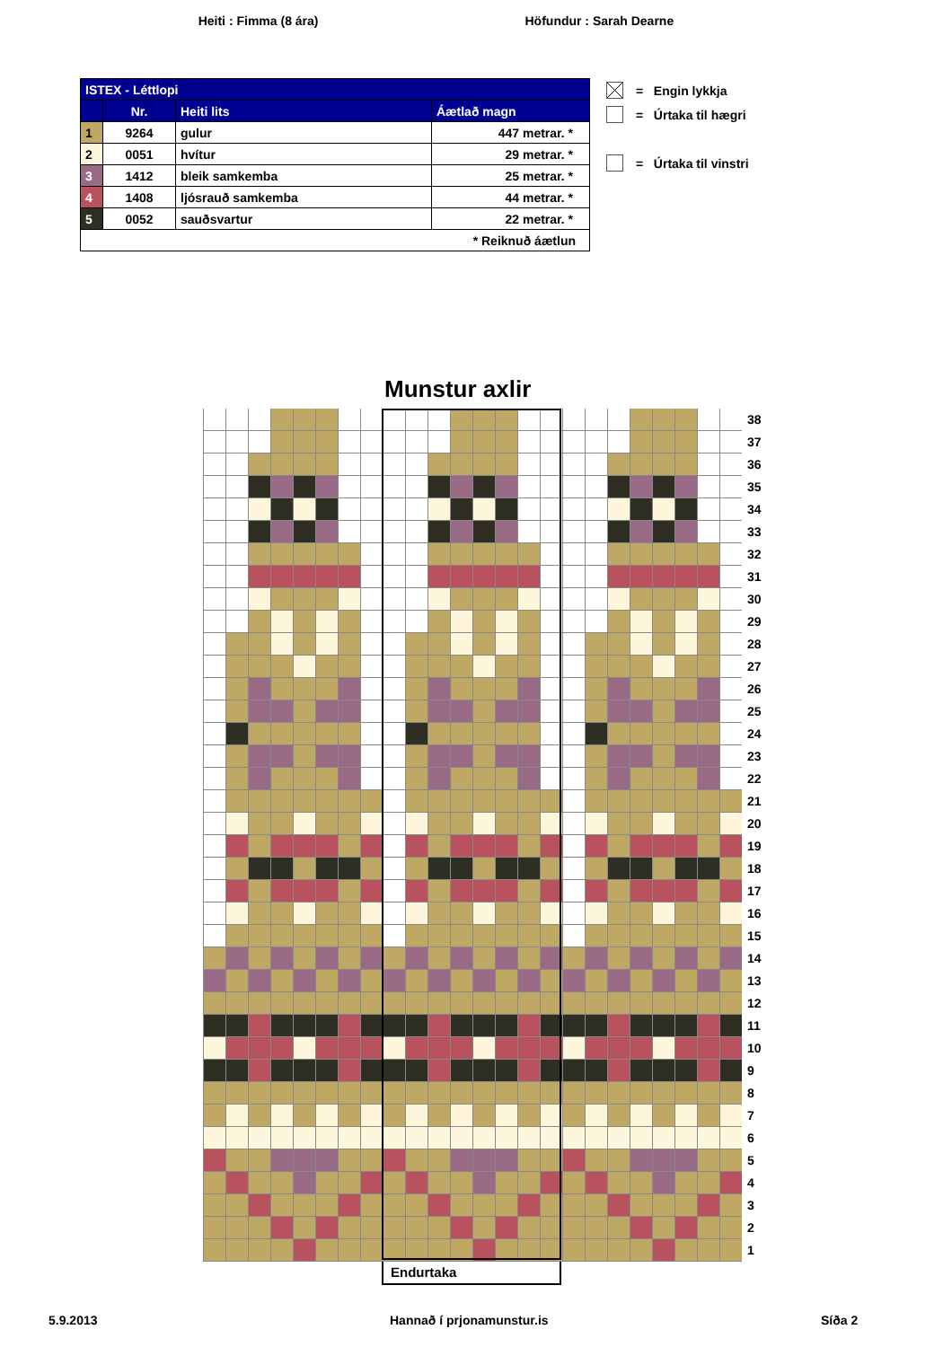Heiti : Fimma (8 ára) Höfundur : Sarah Dearne
| ISTEX - Léttlopi | | | |
| | Nr. | Heiti lits | Áætlað magn |
| 1 | 9264 | gulur | 447 metrar. * |
| 2 | 0051 | hvítur | 29 metrar. * |
| 3 | 1412 | bleik samkemba | 25 metrar. * |
| 4 | 1408 | ljósrauð samkemba | 44 metrar. * |
| 5 | 0052 | sauðsvartur | 22 metrar. * |
| * Reikn­uð áætlun | | | |
= Engin lykkja
= Úrtaka til hægri
= Úrtaka til vinstri
Munstur axlir
38
37
36
35
34
33
32
31
30
29
28
27
26
25
24
23
22
21
20
19
18
17
16
15
14
13
12
11
10
9
8
7
6
5
4
3
2
1
Endurtaka
5.9.2013 Hannað í prjonamunstur.is Síða 2